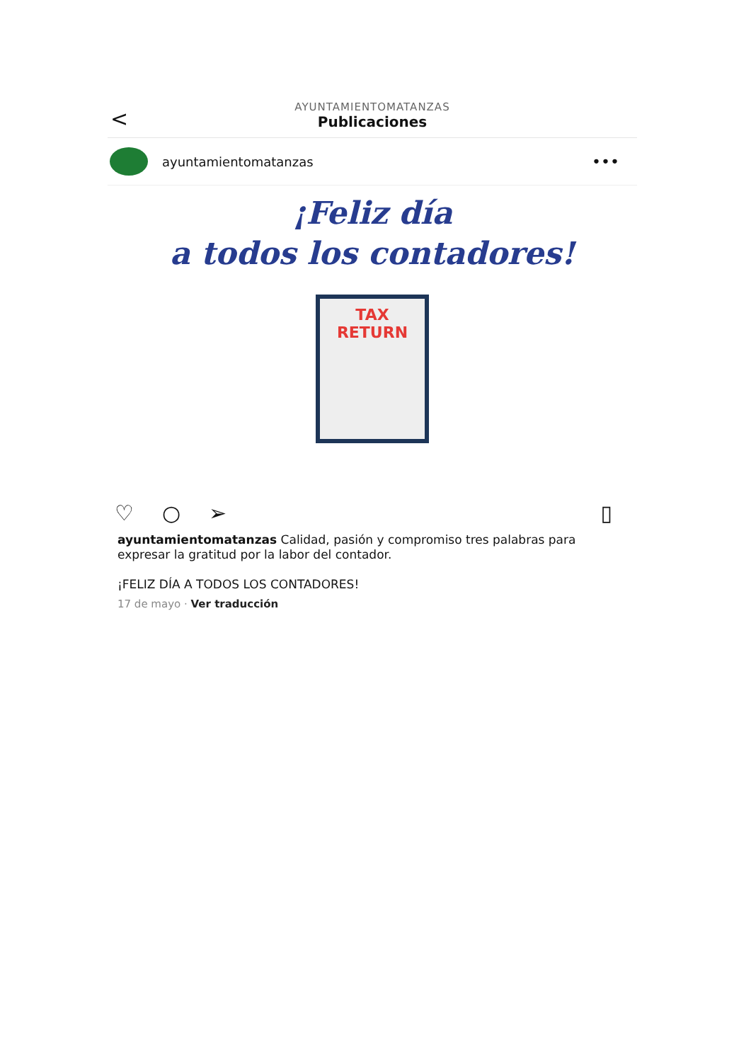<
AYUNTAMIENTOMATANZAS
Publicaciones
ayuntamientomatanzas
•••
¡Feliz día
a todos los contadores!
TAX
RETURN
♡ ○ ➢ ▯
ayuntamientomatanzas Calidad, pasión y compromiso tres palabras para expresar la gratitud por la labor del contador.
¡FELIZ DÍA A TODOS LOS CONTADORES!
17 de mayo · Ver traducción